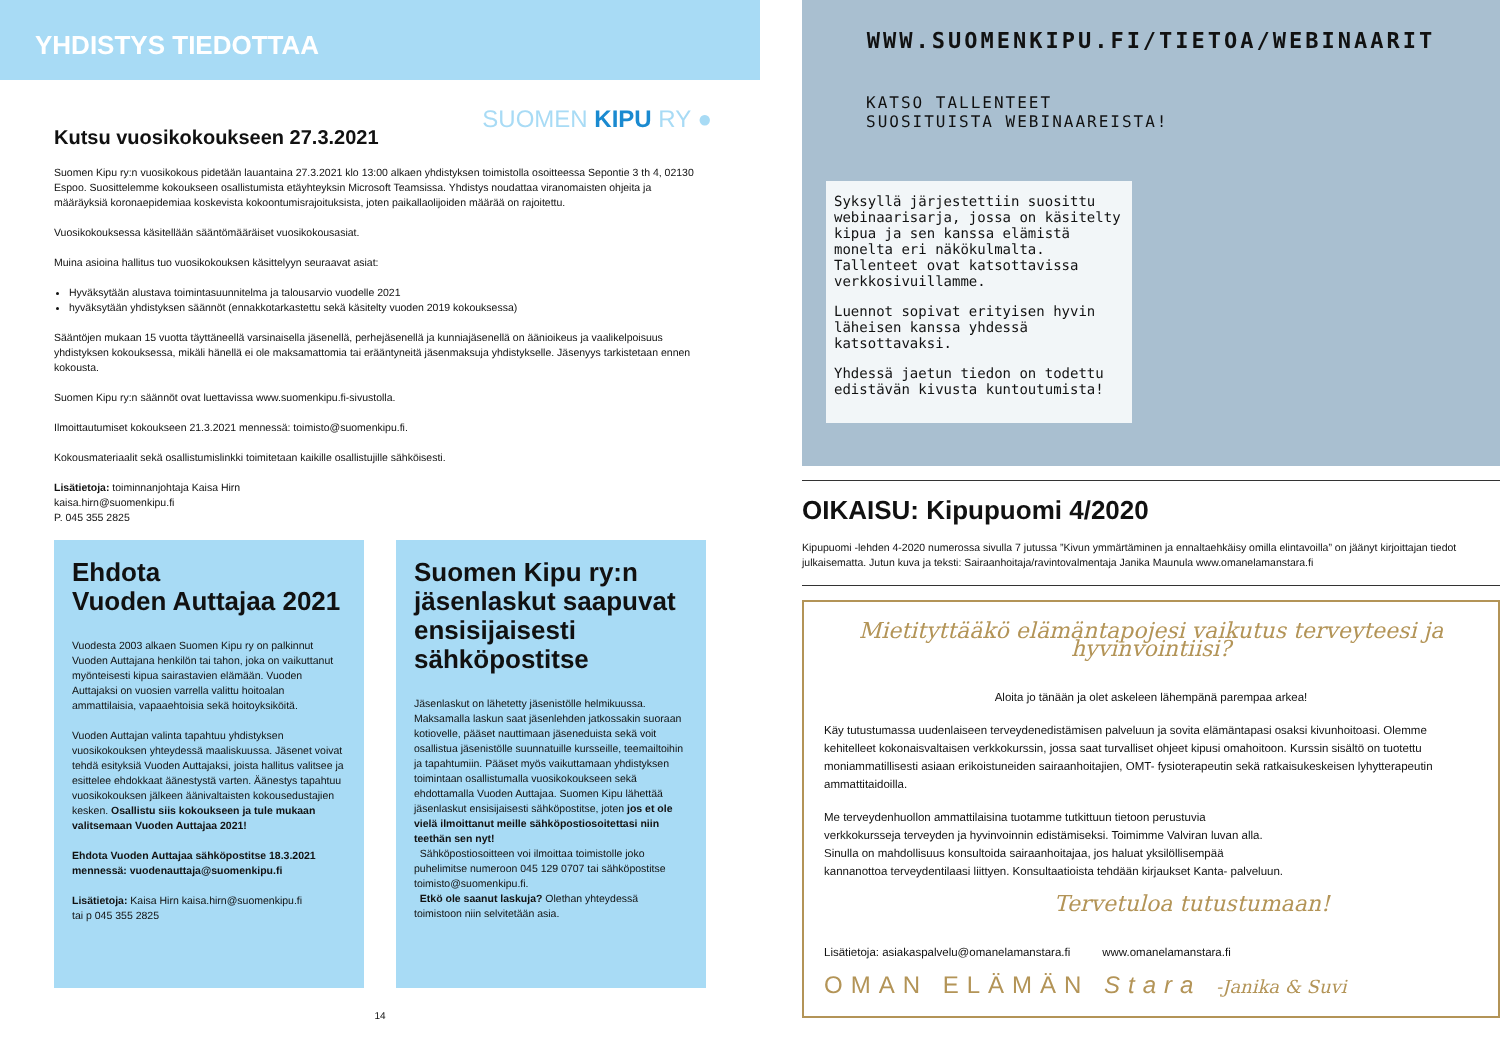YHDISTYS TIEDOTTAA
SUOMEN KIPU RY ●
Kutsu vuosikokoukseen 27.3.2021
Suomen Kipu ry:n vuosikokous pidetään lauantaina 27.3.2021 klo 13:00 alkaen yhdistyksen toimistolla osoitteessa Sepontie 3 th 4, 02130 Espoo. Suosittelemme kokoukseen osallistumista etäyhteyksin Microsoft Teamsissa. Yhdistys noudattaa viranomaisten ohjeita ja määräyksiä koronaepidemiaa koskevista kokoontumisrajoituksista, joten paikallaolijoiden määrää on rajoitettu.
Vuosikokouksessa käsitellään sääntömääräiset vuosikokousasiat.
Muina asioina hallitus tuo vuosikokouksen käsittelyyn seuraavat asiat:
Hyväksytään alustava toimintasuunnitelma ja talousarvio vuodelle 2021
hyväksytään yhdistyksen säännöt (ennakkotarkastettu sekä käsitelty vuoden 2019 kokouksessa)
Sääntöjen mukaan 15 vuotta täyttäneellä varsinaisella jäsenellä, perhejäsenellä ja kunniajäsenellä on äänioikeus ja vaalikelpoisuus yhdistyksen kokouksessa, mikäli hänellä ei ole maksamattomia tai erääntyneitä jäsenmaksuja yhdistykselle. Jäsenyys tarkistetaan ennen kokousta.
Suomen Kipu ry:n säännöt ovat luettavissa www.suomenkipu.fi-sivustolla.
Ilmoittautumiset kokoukseen 21.3.2021 mennessä: toimisto@suomenkipu.fi.
Kokousmateriaalit sekä osallistumislinkki toimitetaan kaikille osallistujille sähköisesti.
Lisätietoja: toiminnanjohtaja Kaisa Hirn
kaisa.hirn@suomenkipu.fi
P. 045 355 2825
Ehdota
Vuoden Auttajaa 2021
Vuodesta 2003 alkaen Suomen Kipu ry on palkinnut Vuoden Auttajana henkilön tai tahon, joka on vaikuttanut myönteisesti kipua sairastavien elämään. Vuoden Auttajaksi on vuosien varrella valittu hoitoalan ammattilaisia, vapaaehtoisia sekä hoitoyksiköitä.
Vuoden Auttajan valinta tapahtuu yhdistyksen vuosikokouksen yhteydessä maaliskuussa. Jäsenet voivat tehdä esityksiä Vuoden Auttajaksi, joista hallitus valitsee ja esittelee ehdokkaat äänestystä varten. Äänestys tapahtuu vuosikokouksen jälkeen äänivaltaisten kokousedustajien kesken. Osallistu siis kokoukseen ja tule mukaan valitsemaan Vuoden Auttajaa 2021!
Ehdota Vuoden Auttajaa sähköpostitse 18.3.2021 mennessä: vuodenauttaja@suomenkipu.fi
Lisätietoja: Kaisa Hirn kaisa.hirn@suomenkipu.fi
tai p 045 355 2825
Suomen Kipu ry:n jäsenlaskut saapuvat ensisijaisesti sähköpostitse
Jäsenlaskut on lähetetty jäsenistölle helmikuussa. Maksamalla laskun saat jäsenlehden jatkossakin suoraan kotiovelle, pääset nauttimaan jäseneduista sekä voit osallistua jäsenistölle suunnatuille kursseille, teemailtoihin ja tapahtumiin. Pääset myös vaikuttamaan yhdistyksen toimintaan osallistumalla vuosikokoukseen sekä ehdottamalla Vuoden Auttajaa. Suomen Kipu lähettää jäsenlaskut ensisijaisesti sähköpostitse, joten jos et ole vielä ilmoittanut meille sähköpostiosoitettasi niin teethän sen nyt!
Sähköpostiosoitteen voi ilmoittaa toimistolle joko puhelimitse numeroon 045 129 0707 tai sähköpostitse toimisto@suomenkipu.fi.
Etkö ole saanut laskuja? Olethan yhteydessä toimistoon niin selvitetään asia.
14
WWW.SUOMENKIPU.FI/TIETOA/WEBINAARIT
KATSO TALLENTEET
SUOSITUISTA WEBINAAREISTA!
Syksyllä järjestettiin suosittu webinaarisarja, jossa on käsitelty kipua ja sen kanssa elämistä monelta eri näkökulmalta. Tallenteet ovat katsottavissa verkkosivuillamme.
Luennot sopivat erityisen hyvin läheisen kanssa yhdessä katsottavaksi.
Yhdessä jaetun tiedon on todettu edistävän kivusta kuntoutumista!
OIKAISU: Kipupuomi 4/2020
Kipupuomi -lehden 4-2020 numerossa sivulla 7 jutussa ”Kivun ymmärtäminen ja ennaltaehkäisy omilla elintavoilla” on jäänyt kirjoittajan tiedot julkaisematta. Jutun kuva ja teksti: Sairaanhoitaja/ravintovalmentaja Janika Maunula www.omanelamanstara.fi
Mietityttääkö elämäntapojesi vaikutus terveyteesi ja hyvinvointiisi?
Aloita jo tänään ja olet askeleen lähempänä parempaa arkea!
Käy tutustumassa uudenlaiseen terveydenedistämisen palveluun ja sovita elämäntapasi osaksi kivunhoitoasi. Olemme kehitelleet kokonaisvaltaisen verkkokurssin, jossa saat turvalliset ohjeet kipusi omahoitoon. Kurssin sisältö on tuotettu moniammatillisesti asiaan erikoistuneiden sairaanhoitajien, OMT- fysioterapeutin sekä ratkaisukeskeisen lyhytterapeutin ammattitaidoilla.
Me terveydenhuollon ammattilaisina tuotamme tutkittuun tietoon perustuvia verkkokursseja terveyden ja hyvinvoinnin edistämiseksi. Toimimme Valviran luvan alla. Sinulla on mahdollisuus konsultoida sairaanhoitajaa, jos haluat yksilöllisempää kannanottoa terveydentilaasi liittyen. Konsultaatioista tehdään kirjaukset Kanta- palveluun.
Tervetuloa tutustumaan!
Lisätietoja: asiakaspalvelu@omanelamanstara.fi www.omanelamanstara.fi
OMAN ELÄMÄN Stara -Janika & Suvi